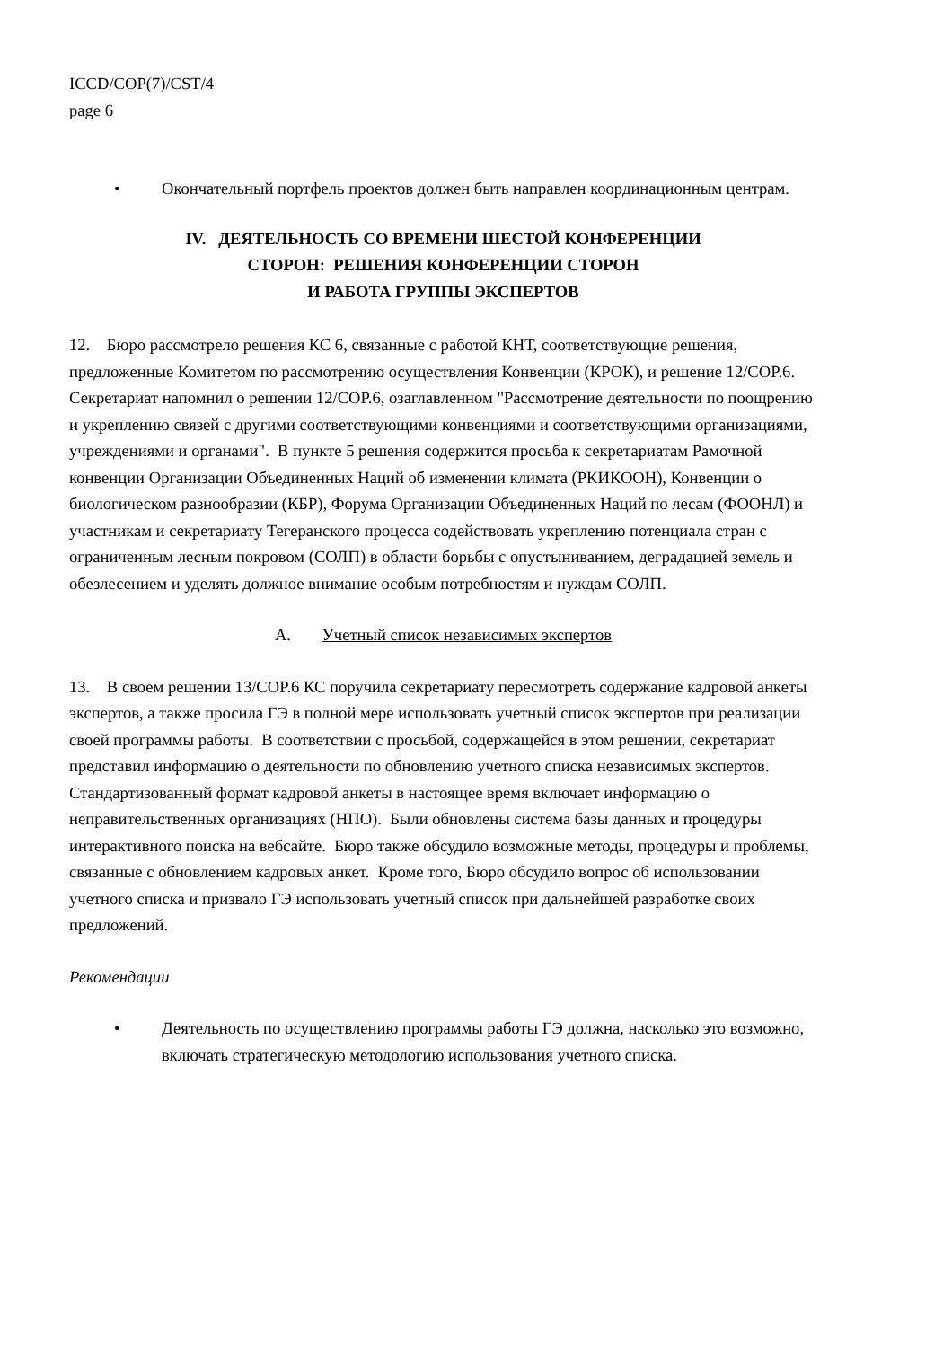ICCD/COP(7)/CST/4
page 6
• Окончательный портфель проектов должен быть направлен координационным центрам.
IV. ДЕЯТЕЛЬНОСТЬ СО ВРЕМЕНИ ШЕСТОЙ КОНФЕРЕНЦИИ
СТОРОН: РЕШЕНИЯ КОНФЕРЕНЦИИ СТОРОН
И РАБОТА ГРУППЫ ЭКСПЕРТОВ
12. Бюро рассмотрело решения КС 6, связанные с работой КНТ, соответствующие решения, предложенные Комитетом по рассмотрению осуществления Конвенции (КРОК), и решение 12/COP.6. Секретариат напомнил о решении 12/COP.6, озаглавленном "Рассмотрение деятельности по поощрению и укреплению связей с другими соответствующими конвенциями и соответствующими организациями, учреждениями и органами". В пункте 5 решения содержится просьба к секретариатам Рамочной конвенции Организации Объединенных Наций об изменении климата (РКИКООН), Конвенции о биологическом разнообразии (КБР), Форума Организации Объединенных Наций по лесам (ФООНЛ) и участникам и секретариату Тегеранского процесса содействовать укреплению потенциала стран с ограниченным лесным покровом (СОЛП) в области борьбы с опустыниванием, деградацией земель и обезлесением и уделять должное внимание особым потребностям и нуждам СОЛП.
A. Учетный список независимых экспертов
13. В своем решении 13/COP.6 КС поручила секретариату пересмотреть содержание кадровой анкеты экспертов, а также просила ГЭ в полной мере использовать учетный список экспертов при реализации своей программы работы. В соответствии с просьбой, содержащейся в этом решении, секретариат представил информацию о деятельности по обновлению учетного списка независимых экспертов. Стандартизованный формат кадровой анкеты в настоящее время включает информацию о неправительственных организациях (НПО). Были обновлены система базы данных и процедуры интерактивного поиска на вебсайте. Бюро также обсудило возможные методы, процедуры и проблемы, связанные с обновлением кадровых анкет. Кроме того, Бюро обсудило вопрос об использовании учетного списка и призвало ГЭ использовать учетный список при дальнейшей разработке своих предложений.
Рекомендации
• Деятельность по осуществлению программы работы ГЭ должна, насколько это возможно, включать стратегическую методологию использования учетного списка.